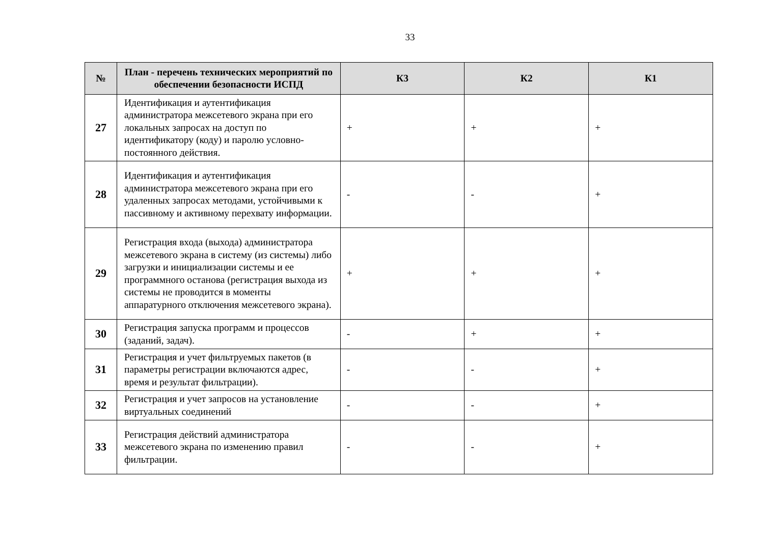33
| № | План - перечень технических мероприятий по обеспечении безопасности ИСПД | К3 | К2 | К1 |
| --- | --- | --- | --- | --- |
| 27 | Идентификация и аутентификация администратора межсетевого экрана при его локальных запросах на доступ по идентификатору (коду) и паролю условно-постоянного действия. | + | + | + |
| 28 | Идентификация и аутентификация администратора межсетевого экрана при его удаленных запросах методами, устойчивыми к пассивному и активному перехвату информации. | - | - | + |
| 29 | Регистрация входа (выхода) администратора межсетевого экрана в систему (из системы) либо загрузки и инициализации системы и ее программного останова (регистрация выхода из системы не проводится в моменты аппаратурного отключения межсетевого экрана). | + | + | + |
| 30 | Регистрация запуска программ и процессов (заданий, задач). | - | + | + |
| 31 | Регистрация и учет фильтруемых пакетов (в параметры регистрации включаются адрес, время и результат фильтрации). | - | - | + |
| 32 | Регистрация и учет запросов на установление виртуальных соединений | - | - | + |
| 33 | Регистрация действий администратора межсетевого экрана по изменению правил фильтрации. | - | - | + |